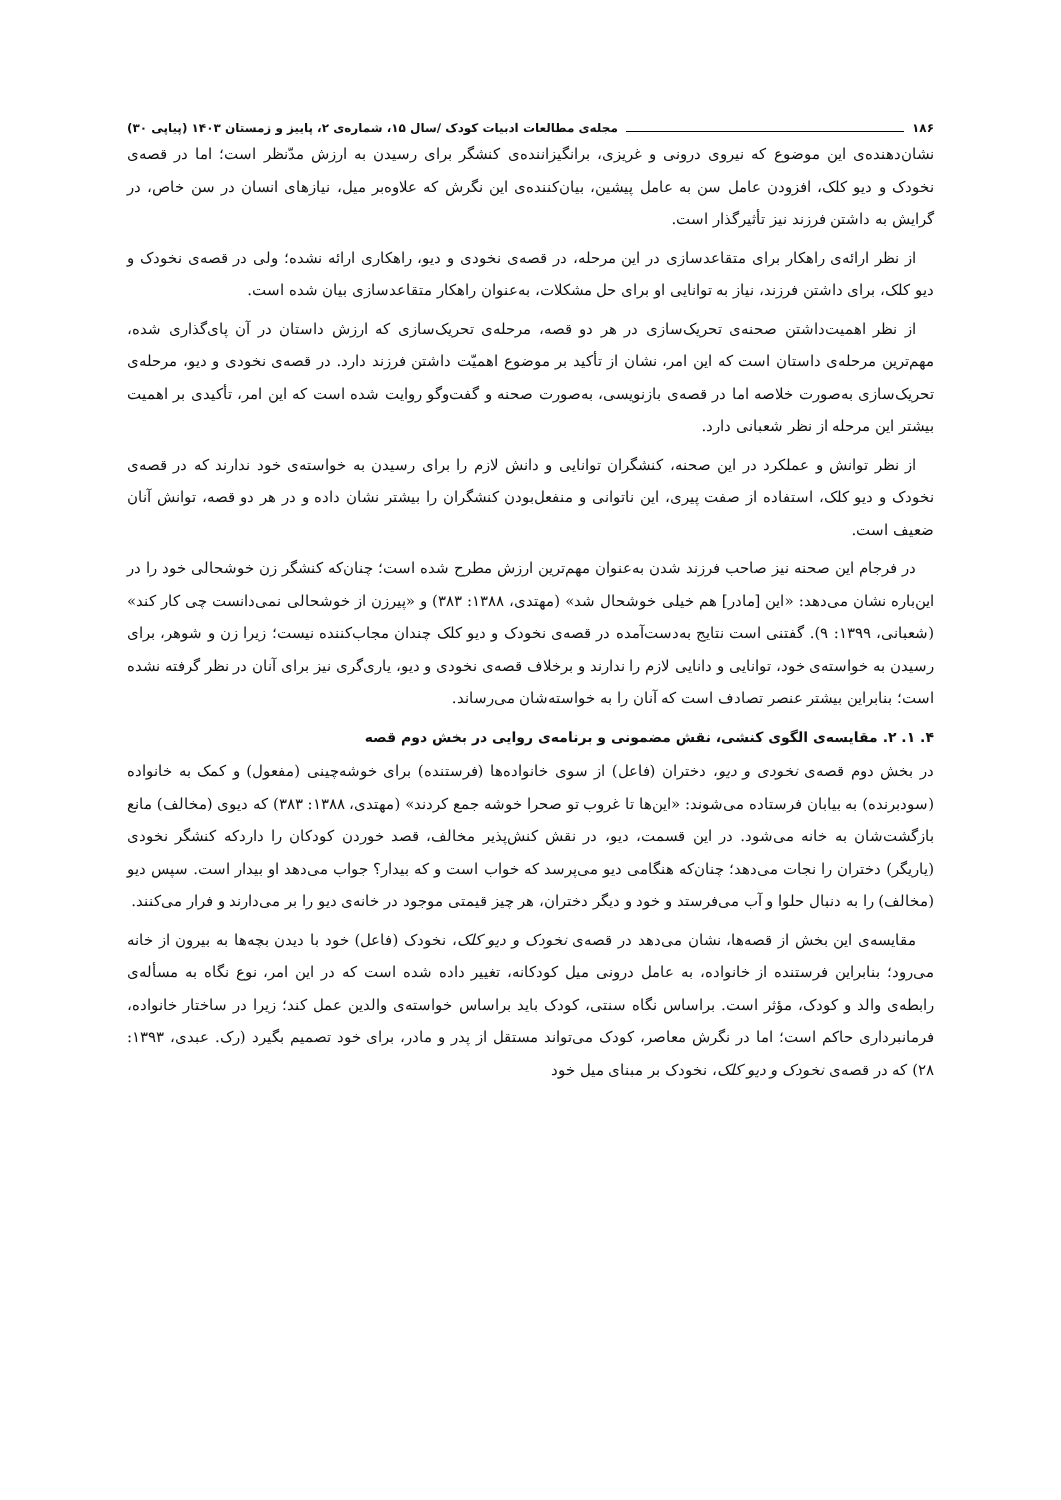۱۸۶ مجله‌ی مطالعات ادبیات کودک /سال ۱۵، شماره‌ی ۲، پاییز و زمستان ۱۴۰۳ (پیاپی ۳۰)
نشان‌دهنده‌ی این موضوع که نیروی درونی و غریزی، برانگیزاننده‌ی کنشگر برای رسیدن به ارزش مدّنظر است؛ اما در قصه‌ی نخودک و دیو کلک، افزودن عامل سن به عامل پیشین، بیان‌کننده‌ی این نگرش که علاوه‌بر میل، نیازهای انسان در سن خاص، در گرایش به داشتن فرزند نیز تأثیرگذار است.
از نظر ارائه‌ی راهکار برای متقاعدسازی در این مرحله، در قصه‌ی نخودی و دیو، راهکاری ارائه نشده؛ ولی در قصه‌ی نخودک و دیو کلک، برای داشتن فرزند، نیاز به توانایی او برای حل مشکلات، به‌عنوان راهکار متقاعدسازی بیان شده است.
از نظر اهمیت‌داشتن صحنه‌ی تحریک‌سازی در هر دو قصه، مرحله‌ی تحریک‌سازی که ارزش داستان در آن پای‌گذاری شده، مهم‌ترین مرحله‌ی داستان است که این امر، نشان از تأکید بر موضوع اهمیّت داشتن فرزند دارد. در قصه‌ی نخودی و دیو، مرحله‌ی تحریک‌سازی به‌صورت خلاصه اما در قصه‌ی بازنویسی، به‌صورت صحنه و گفت‌وگو روایت شده است که این امر، تأکیدی بر اهمیت بیشتر این مرحله از نظر شعبانی دارد.
از نظر توانش و عملکرد در این صحنه، کنشگران توانایی و دانش لازم را برای رسیدن به خواسته‌ی خود ندارند که در قصه‌ی نخودک و دیو کلک، استفاده از صفت پیری، این ناتوانی و منفعل‌بودن کنشگران را بیشتر نشان داده و در هر دو قصه، توانش آنان ضعیف است.
در فرجام این صحنه نیز صاحب فرزند شدن به‌عنوان مهم‌ترین ارزش مطرح شده است؛ چنان‌که کنشگر زن خوشحالی خود را در این‌باره نشان می‌دهد: «این [مادر] هم خیلی خوشحال شد» (مهتدی، ۱۳۸۸: ۳۸۳) و «پیرزن از خوشحالی نمی‌دانست چی کار کند» (شعبانی، ۱۳۹۹: ۹). گفتنی است نتایج به‌دست‌آمده در قصه‌ی نخودک و دیو کلک چندان مجاب‌کننده نیست؛ زیرا زن و شوهر، برای رسیدن به خواسته‌ی خود، توانایی و دانایی لازم را ندارند و برخلاف قصه‌ی نخودی و دیو، یاری‌گری نیز برای آنان در نظر گرفته نشده است؛ بنابراین بیشتر عنصر تصادف است که آنان را به خواسته‌شان می‌رساند.
۴. ۱. ۲. مقایسه‌ی الگوی کنشی، نقش مضمونی و برنامه‌ی روایی در بخش دوم قصه
در بخش دوم قصه‌ی نخودی و دیو، دختران (فاعل) از سوی خانواده‌ها (فرستنده) برای خوشه‌چینی (مفعول) و کمک به خانواده (سودبرنده) به بیابان فرستاده می‌شوند: «این‌ها تا غروب تو صحرا خوشه جمع کردند» (مهتدی، ۱۳۸۸: ۳۸۳) که دیوی (مخالف) مانع بازگشت‌شان به خانه می‌شود. در این قسمت، دیو، در نقش کنش‌پذیر مخالف، قصد خوردن کودکان را داردکه کنشگر نخودی (یاریگر) دختران را نجات می‌دهد؛ چنان‌که هنگامی دیو می‌پرسد که خواب است و که بیدار؟ جواب می‌دهد او بیدار است. سپس دیو (مخالف) را به دنبال حلوا و آب می‌فرستد و خود و دیگر دختران، هر چیز قیمتی موجود در خانه‌ی دیو را بر می‌دارند و فرار می‌کنند.
مقایسه‌ی این بخش از قصه‌ها، نشان می‌دهد در قصه‌ی نخودک و دیو کلک، نخودک (فاعل) خود با دیدن بچه‌ها به بیرون از خانه می‌رود؛ بنابراین فرستنده از خانواده، به عامل درونی میل کودکانه، تغییر داده شده است که در این امر، نوع نگاه به مسأله‌ی رابطه‌ی والد و کودک، مؤثر است. براساس نگاه سنتی، کودک باید براساس خواسته‌ی والدین عمل کند؛ زیرا در ساختار خانواده، فرمانبرداری حاکم است؛ اما در نگرش معاصر، کودک می‌تواند مستقل از پدر و مادر، برای خود تصمیم بگیرد (رک. عبدی، ۱۳۹۳: ۲۸) که در قصه‌ی نخودک و دیو کلک، نخودک بر مبنای میل خود